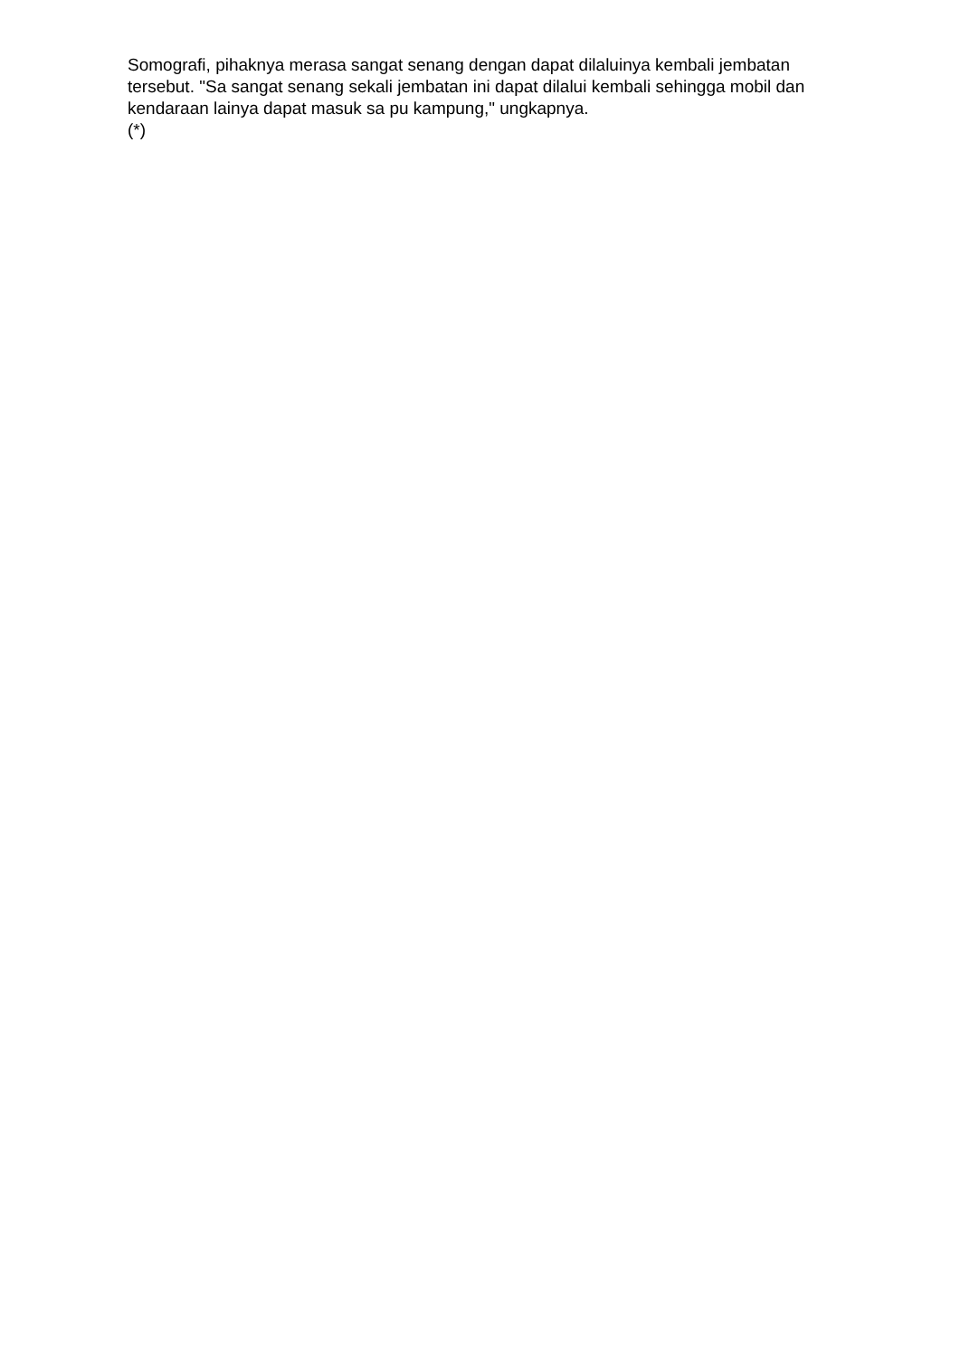Somografi, pihaknya merasa sangat senang dengan dapat dilaluinya kembali jembatan tersebut. "Sa sangat senang sekali jembatan ini dapat dilalui kembali sehingga mobil dan kendaraan lainya dapat masuk sa pu kampung," ungkapnya.
(*)